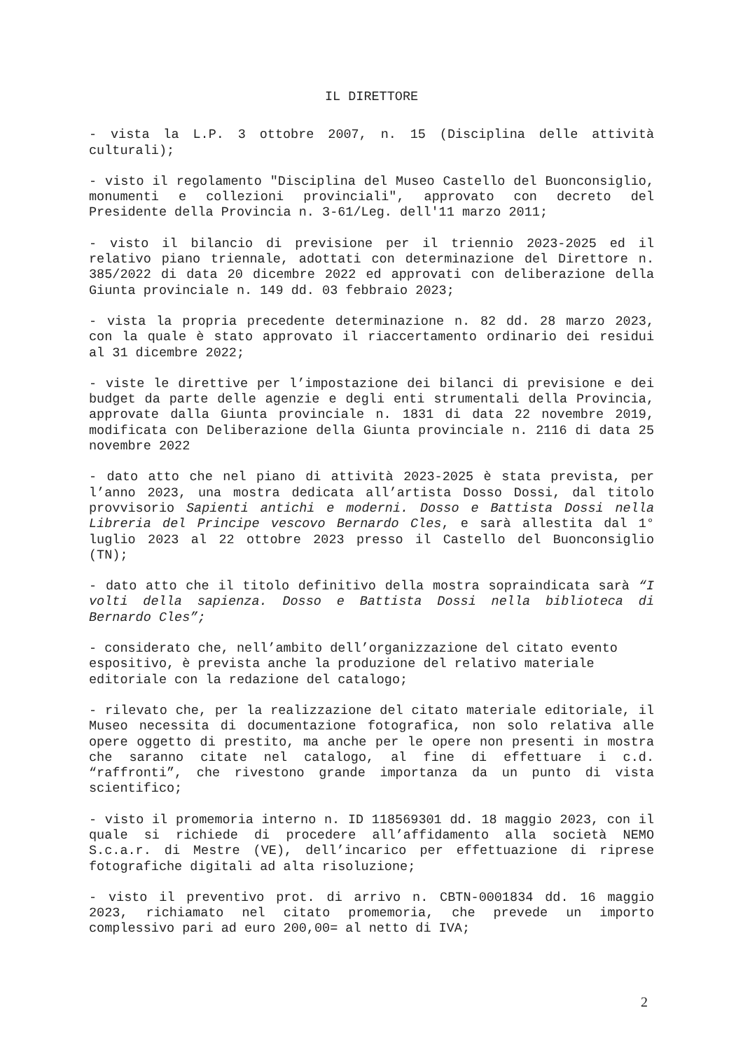IL DIRETTORE
- vista la L.P. 3 ottobre 2007, n. 15 (Disciplina delle attività culturali);
- visto il regolamento "Disciplina del Museo Castello del Buonconsiglio, monumenti e collezioni provinciali", approvato con decreto del Presidente della Provincia n. 3-61/Leg. dell'11 marzo 2011;
- visto il bilancio di previsione per il triennio 2023-2025 ed il relativo piano triennale, adottati con determinazione del Direttore n. 385/2022 di data 20 dicembre 2022 ed approvati con deliberazione della Giunta provinciale n. 149 dd. 03 febbraio 2023;
- vista la propria precedente determinazione n. 82 dd. 28 marzo 2023, con la quale è stato approvato il riaccertamento ordinario dei residui al 31 dicembre 2022;
- viste le direttive per l’impostazione dei bilanci di previsione e dei budget da parte delle agenzie e degli enti strumentali della Provincia, approvate dalla Giunta provinciale n. 1831 di data 22 novembre 2019, modificata con Deliberazione della Giunta provinciale n. 2116 di data 25 novembre 2022
- dato atto che nel piano di attività 2023-2025 è stata prevista, per l’anno 2023, una mostra dedicata all’artista Dosso Dossi, dal titolo provvisorio Sapienti antichi e moderni. Dosso e Battista Dossi nella Libreria del Principe vescovo Bernardo Cles, e sarà allestita dal 1° luglio 2023 al 22 ottobre 2023 presso il Castello del Buonconsiglio (TN);
- dato atto che il titolo definitivo della mostra sopraindicata sarà “I volti della sapienza. Dosso e Battista Dossi nella biblioteca di Bernardo Cles”;
- considerato che, nell’ambito dell’organizzazione del citato evento espositivo, è prevista anche la produzione del relativo materiale editoriale con la redazione del catalogo;
- rilevato che, per la realizzazione del citato materiale editoriale, il Museo necessita di documentazione fotografica, non solo relativa alle opere oggetto di prestito, ma anche per le opere non presenti in mostra che saranno citate nel catalogo, al fine di effettuare i c.d. “raffronti”, che rivestono grande importanza da un punto di vista scientifico;
- visto il promemoria interno n. ID 118569301 dd. 18 maggio 2023, con il quale si richiede di procedere all’affidamento alla società NEMO S.c.a.r. di Mestre (VE), dell’incarico per effettuazione di riprese fotografiche digitali ad alta risoluzione;
- visto il preventivo prot. di arrivo n. CBTN-0001834 dd. 16 maggio 2023, richiamato nel citato promemoria, che prevede un importo complessivo pari ad euro 200,00= al netto di IVA;
2